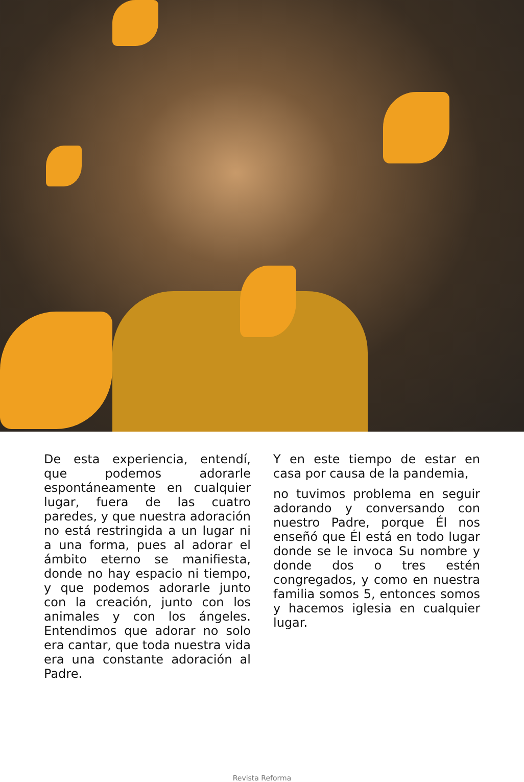De esta experiencia, entendí, que podemos adorarle espontáneamente en cualquier lugar, fuera de las cuatro paredes, y que nuestra adoración no está restringida a un lugar ni a una forma, pues al adorar el ámbito eterno se manifiesta, donde no hay espacio ni tiempo, y que podemos adorarle junto con la creación, junto con los animales y con los ángeles. Entendimos que adorar no solo era cantar, que toda nuestra vida era una constante adoración al Padre.
Y en este tiempo de estar en casa por causa de la pandemia,
no tuvimos problema en seguir adorando y conversando con nuestro Padre, porque Él nos enseñó que Él está en todo lugar donde se le invoca Su nombre y donde dos o tres estén congregados, y como en nuestra familia somos 5, entonces somos y hacemos iglesia en cualquier lugar.
Revista Reforma